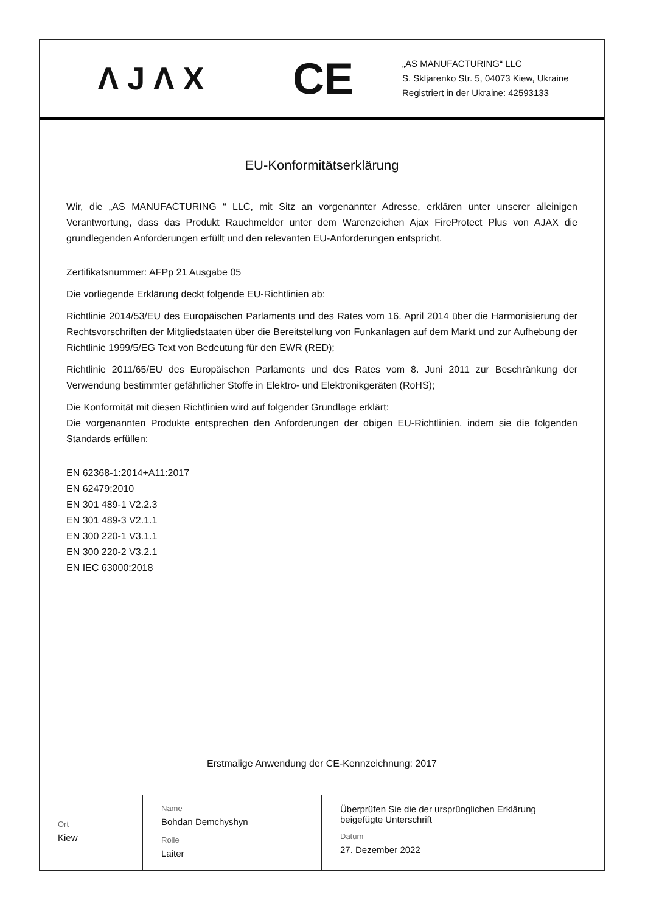ΛJΛX
CE
„AS MANUFACTURING“ LLC
S. Skljarenko Str. 5, 04073 Kiew, Ukraine
Registriert in der Ukraine: 42593133
EU-Konformitätserklärung
Wir, die „AS MANUFACTURING “ LLC, mit Sitz an vorgenannter Adresse, erklären unter unserer alleinigen Verantwortung, dass das Produkt Rauchmelder unter dem Warenzeichen Ajax FireProtect Plus von AJAX die grundlegenden Anforderungen erfüllt und den relevanten EU-Anforderungen entspricht.
Zertifikatsnummer: AFPp 21 Ausgabe 05
Die vorliegende Erklärung deckt folgende EU-Richtlinien ab:
Richtlinie 2014/53/EU des Europäischen Parlaments und des Rates vom 16. April 2014 über die Harmonisierung der Rechtsvorschriften der Mitgliedstaaten über die Bereitstellung von Funkanlagen auf dem Markt und zur Aufhebung der Richtlinie 1999/5/EG Text von Bedeutung für den EWR (RED);
Richtlinie 2011/65/EU des Europäischen Parlaments und des Rates vom 8. Juni 2011 zur Beschränkung der Verwendung bestimmter gefährlicher Stoffe in Elektro- und Elektronikgeräten (RoHS);
Die Konformität mit diesen Richtlinien wird auf folgender Grundlage erklärt:
Die vorgenannten Produkte entsprechen den Anforderungen der obigen EU-Richtlinien, indem sie die folgenden Standards erfüllen:
EN 62368-1:2014+A11:2017
EN 62479:2010
EN 301 489-1 V2.2.3
EN 301 489-3 V2.1.1
EN 300 220-1 V3.1.1
EN 300 220-2 V3.2.1
EN IEC 63000:2018
Erstmalige Anwendung der CE-Kennzeichnung: 2017
Ort
Kiew
Name
Bohdan Demchyshyn
Rolle
Laiter
Überprüfen Sie die der ursprünglichen Erklärung
beigefügte Unterschrift
Datum
27. Dezember 2022